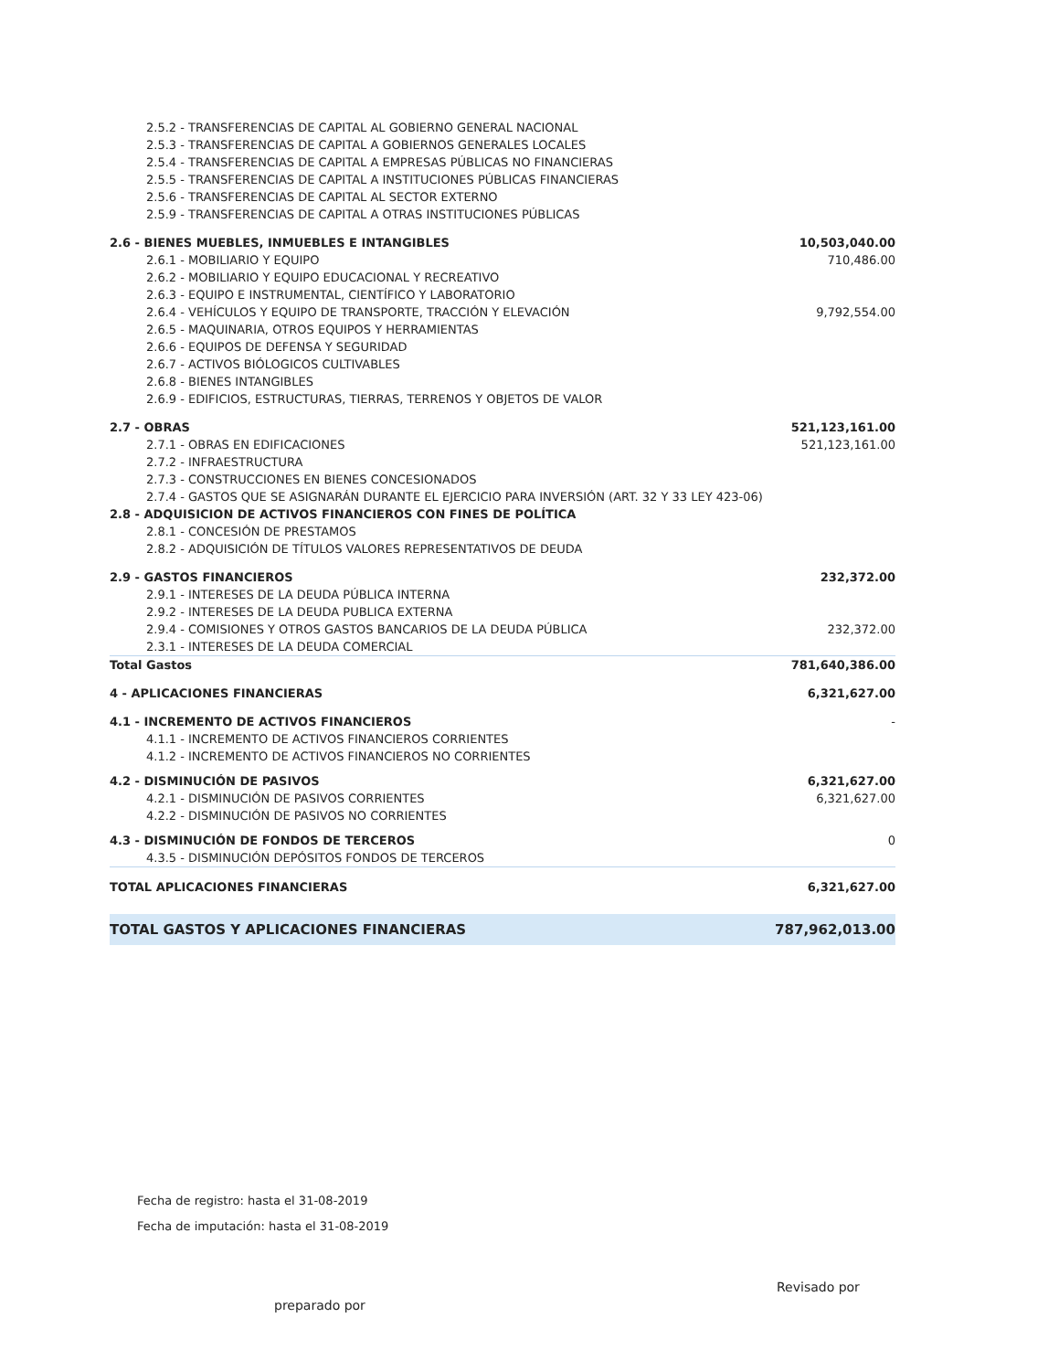| 2.5.2 - TRANSFERENCIAS DE CAPITAL AL GOBIERNO GENERAL NACIONAL | |
| 2.5.3 - TRANSFERENCIAS DE CAPITAL A GOBIERNOS GENERALES LOCALES | |
| 2.5.4 - TRANSFERENCIAS DE CAPITAL A EMPRESAS PÚBLICAS NO FINANCIERAS | |
| 2.5.5 - TRANSFERENCIAS DE CAPITAL A INSTITUCIONES PÚBLICAS FINANCIERAS | |
| 2.5.6 - TRANSFERENCIAS DE CAPITAL AL SECTOR EXTERNO | |
| 2.5.9 - TRANSFERENCIAS DE CAPITAL A OTRAS INSTITUCIONES PÚBLICAS | |
| 2.6 - BIENES MUEBLES, INMUEBLES E INTANGIBLES | 10,503,040.00 |
| 2.6.1 - MOBILIARIO Y EQUIPO | 710,486.00 |
| 2.6.2 - MOBILIARIO Y EQUIPO EDUCACIONAL Y RECREATIVO | |
| 2.6.3 - EQUIPO E INSTRUMENTAL, CIENTÍFICO Y LABORATORIO | |
| 2.6.4 - VEHÍCULOS Y EQUIPO DE TRANSPORTE, TRACCIÓN Y ELEVACIÓN | 9,792,554.00 |
| 2.6.5 - MAQUINARIA, OTROS EQUIPOS Y HERRAMIENTAS | |
| 2.6.6 - EQUIPOS DE DEFENSA Y SEGURIDAD | |
| 2.6.7 - ACTIVOS BIÓLOGICOS CULTIVABLES | |
| 2.6.8 - BIENES INTANGIBLES | |
| 2.6.9 - EDIFICIOS, ESTRUCTURAS, TIERRAS, TERRENOS Y OBJETOS DE VALOR | |
| 2.7 - OBRAS | 521,123,161.00 |
| 2.7.1 - OBRAS EN EDIFICACIONES | 521,123,161.00 |
| 2.7.2 - INFRAESTRUCTURA | |
| 2.7.3 - CONSTRUCCIONES EN BIENES CONCESIONADOS | |
| 2.7.4 - GASTOS QUE SE ASIGNARÁN DURANTE EL EJERCICIO PARA INVERSIÓN (ART. 32 Y 33 LEY 423-06) | |
| 2.8 - ADQUISICION DE ACTIVOS FINANCIEROS CON FINES DE POLÍTICA | |
| 2.8.1 - CONCESIÓN DE PRESTAMOS | |
| 2.8.2 - ADQUISICIÓN DE TÍTULOS VALORES REPRESENTATIVOS DE DEUDA | |
| 2.9 - GASTOS FINANCIEROS | 232,372.00 |
| 2.9.1 - INTERESES DE LA DEUDA PÚBLICA INTERNA | |
| 2.9.2 - INTERESES DE LA DEUDA PUBLICA EXTERNA | |
| 2.9.4 - COMISIONES Y OTROS GASTOS BANCARIOS DE LA DEUDA PÚBLICA | 232,372.00 |
| 2.3.1 - INTERESES DE LA DEUDA COMERCIAL | |
| Total Gastos | 781,640,386.00 |
| 4 - APLICACIONES FINANCIERAS | 6,321,627.00 |
| 4.1 - INCREMENTO DE ACTIVOS FINANCIEROS | - |
| 4.1.1 - INCREMENTO DE ACTIVOS FINANCIEROS CORRIENTES | |
| 4.1.2 - INCREMENTO DE ACTIVOS FINANCIEROS NO CORRIENTES | |
| 4.2 - DISMINUCIÓN DE PASIVOS | 6,321,627.00 |
| 4.2.1 - DISMINUCIÓN DE PASIVOS CORRIENTES | 6,321,627.00 |
| 4.2.2 - DISMINUCIÓN DE PASIVOS NO CORRIENTES | |
| 4.3 - DISMINUCIÓN DE FONDOS DE TERCEROS | 0 |
| 4.3.5 - DISMINUCIÓN DEPÓSITOS FONDOS DE TERCEROS | |
| TOTAL APLICACIONES FINANCIERAS | 6,321,627.00 |
| TOTAL GASTOS Y APLICACIONES FINANCIERAS | 787,962,013.00 |
Fecha de registro: hasta el 31-08-2019
Fecha de imputación: hasta el 31-08-2019
Revisado por
preparado por